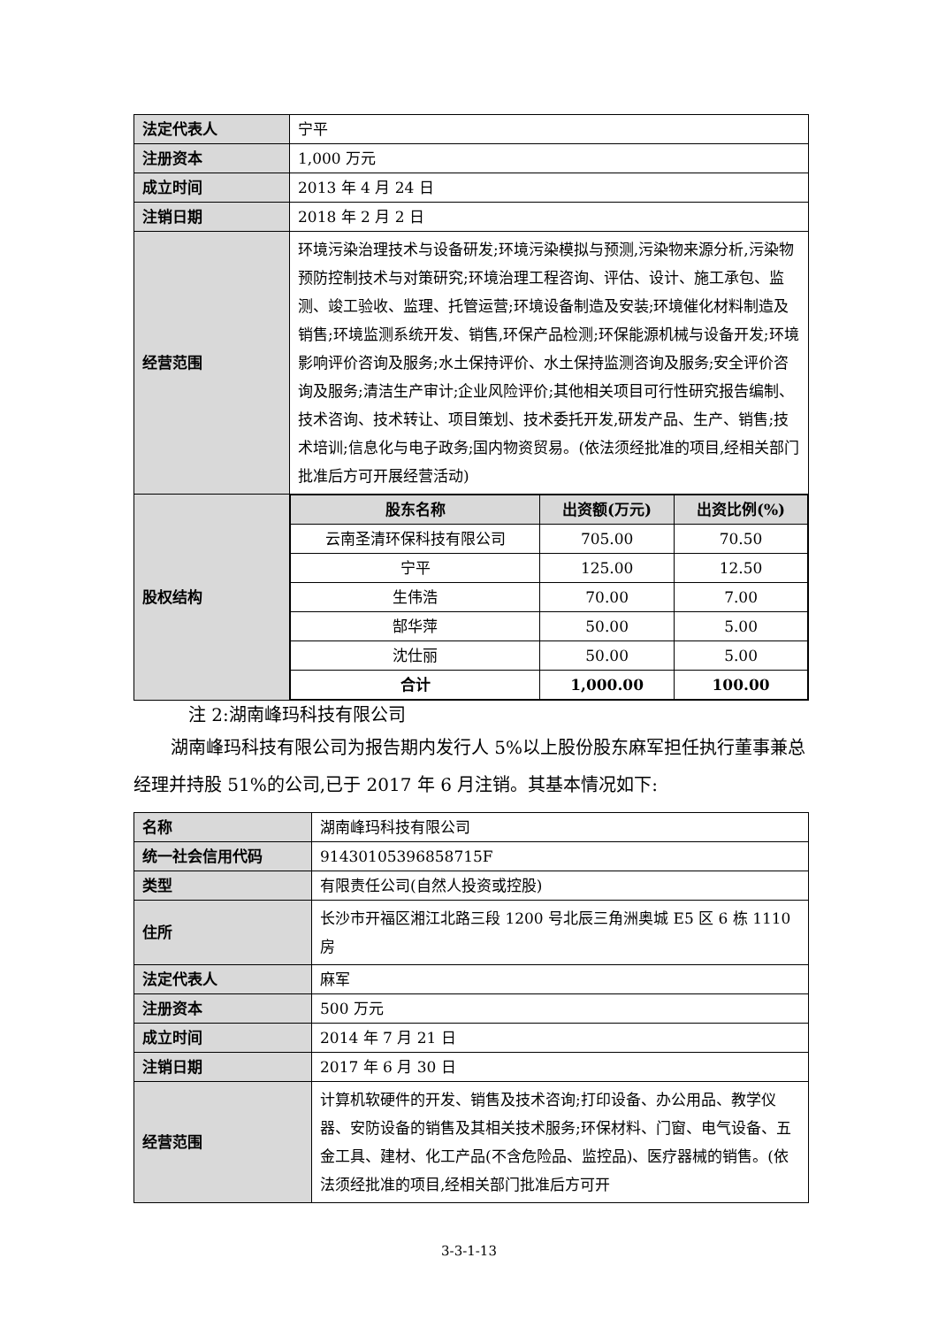| 法定代表人 | 宁平 |
| 注册资本 | 1,000 万元 |
| 成立时间 | 2013 年 4 月 24 日 |
| 注销日期 | 2018 年 2 月 2 日 |
| 经营范围 | 环境污染治理技术与设备研发;环境污染模拟与预测,污染物来源分析,污染物预防控制技术与对策研究;环境治理工程咨询、评估、设计、施工承包、监测、竣工验收、监理、托管运营;环境设备制造及安装;环境催化材料制造及销售;环境监测系统开发、销售,环保产品检测;环保能源机械与设备开发;环境影响评价咨询及服务;水土保持评价、水土保持监测咨询及服务;安全评价咨询及服务;清洁生产审计;企业风险评价;其他相关项目可行性研究报告编制、技术咨询、技术转让、项目策划、技术委托开发,研发产品、生产、销售;技术培训;信息化与电子政务;国内物资贸易。(依法须经批准的项目,经相关部门批准后方可开展经营活动) |
| 股权结构 | / 股东名称 / 出资额(万元) / 出资比例(%) / / --- / --- / --- / / 云南圣清环保科技有限公司 / 705.00 / 70.50 / / 宁平 / 125.00 / 12.50 / / 生伟浩 / 70.00 / 7.00 / / 郜华萍 / 50.00 / 5.00 / / 沈仕丽 / 50.00 / 5.00 / / 合计 / 1,000.00 / 100.00 / |
注 2:湖南峰玛科技有限公司
湖南峰玛科技有限公司为报告期内发行人 5%以上股份股东麻军担任执行董事兼总经理并持股 51%的公司,已于 2017 年 6 月注销。其基本情况如下:
| 名称 | 湖南峰玛科技有限公司 |
| 统一社会信用代码 | 91430105396858715F |
| 类型 | 有限责任公司(自然人投资或控股) |
| 住所 | 长沙市开福区湘江北路三段 1200 号北辰三角洲奥城 E5 区 6 栋 1110 房 |
| 法定代表人 | 麻军 |
| 注册资本 | 500 万元 |
| 成立时间 | 2014 年 7 月 21 日 |
| 注销日期 | 2017 年 6 月 30 日 |
| 经营范围 | 计算机软硬件的开发、销售及技术咨询;打印设备、办公用品、教学仪器、安防设备的销售及其相关技术服务;环保材料、门窗、电气设备、五金工具、建材、化工产品(不含危险品、监控品)、医疗器械的销售。(依法须经批准的项目,经相关部门批准后方可开 |
3-3-1-13